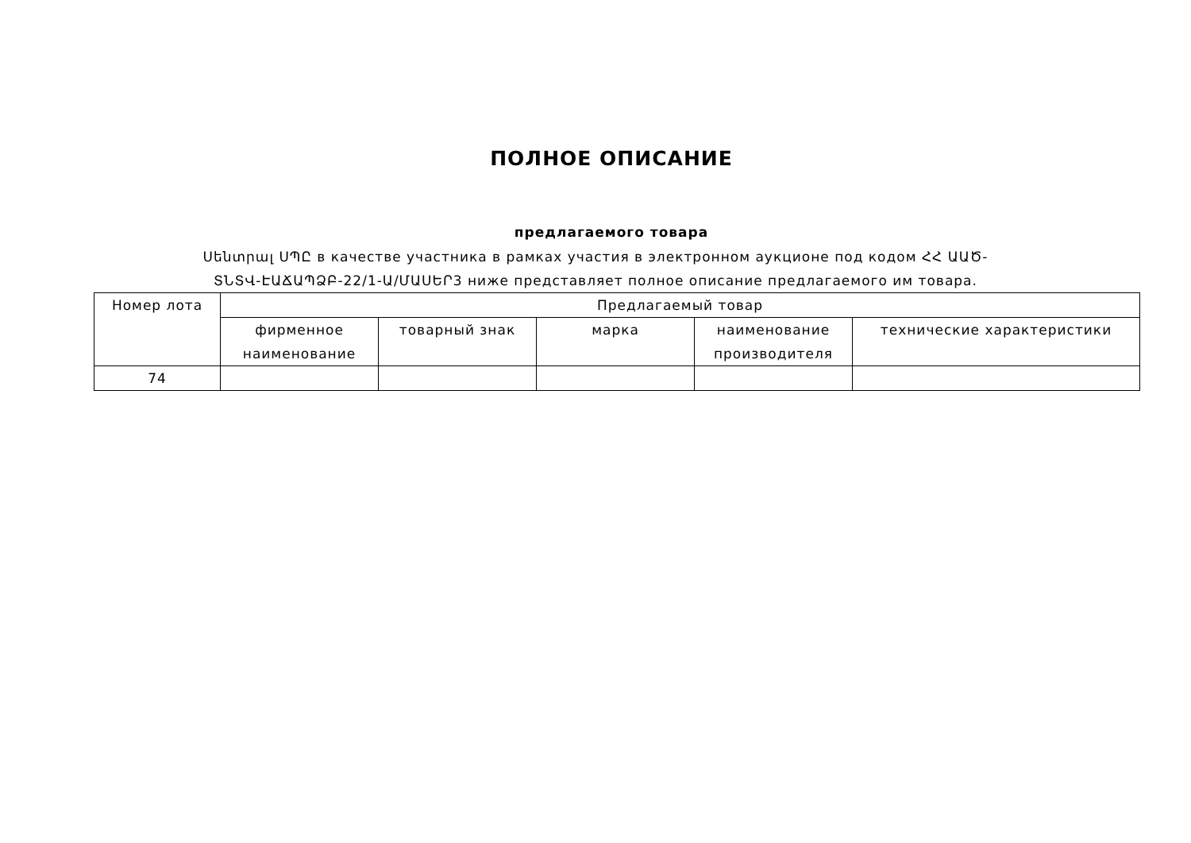ПОЛНОЕ ОПИСАНИЕ
предлагаемого товара
Սենտրալ ՍՊԸ в качестве участника в рамках участия в электронном аукционе под кодом ՀՀ ԱԱԾ-ՏՆՏՎ-ԷԱՃԱՊՁԲ-22/1-Ա/ՄԱՍԵՐ3 ниже представляет полное описание предлагаемого им товара.
| Номер лота | Предлагаемый товар | | | | |
| --- | --- | --- | --- | --- | --- |
| | фирменное наименование | товарный знак | марка | наименование производителя | технические характеристики |
| 74 | | | | | |